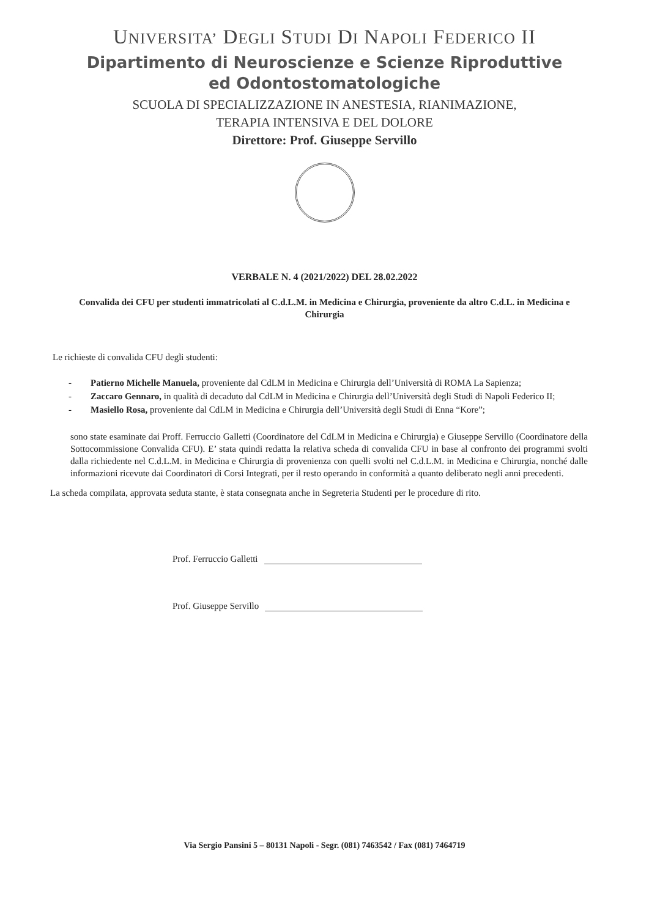UNIVERSITA’ DEGLI STUDI DI NAPOLI FEDERICO II
Dipartimento di Neuroscienze e Scienze Riproduttive
ed Odontostomatologiche
SCUOLA DI SPECIALIZZAZIONE IN ANESTESIA, RIANIMAZIONE,
TERAPIA INTENSIVA E DEL DOLORE
Direttore: Prof. Giuseppe Servillo
VERBALE N. 4 (2021/2022) DEL 28.02.2022
Convalida dei CFU per studenti immatricolati al C.d.L.M. in Medicina e Chirurgia, proveniente da altro C.d.L. in Medicina e Chirurgia
Le richieste di convalida CFU degli studenti:
- Patierno Michelle Manuela, proveniente dal CdLM in Medicina e Chirurgia dell’Università di ROMA La Sapienza;
- Zaccaro Gennaro, in qualità di decaduto dal CdLM in Medicina e Chirurgia dell’Università degli Studi di Napoli Federico II;
- Masiello Rosa, proveniente dal CdLM in Medicina e Chirurgia dell’Università degli Studi di Enna “Kore”;
sono state esaminate dai Proff. Ferruccio Galletti (Coordinatore del CdLM in Medicina e Chirurgia) e Giuseppe Servillo (Coordinatore della Sottocommissione Convalida CFU). E’ stata quindi redatta la relativa scheda di convalida CFU in base al confronto dei programmi svolti dalla richiedente nel C.d.L.M. in Medicina e Chirurgia di provenienza con quelli svolti nel C.d.L.M. in Medicina e Chirurgia, nonché dalle informazioni ricevute dai Coordinatori di Corsi Integrati, per il resto operando in conformità a quanto deliberato negli anni precedenti.
La scheda compilata, approvata seduta stante, è stata consegnata anche in Segreteria Studenti per le procedure di rito.
Prof. Ferruccio Galletti
Prof. Giuseppe Servillo
Via Sergio Pansini 5 – 80131 Napoli - Segr. (081) 7463542 / Fax (081) 7464719